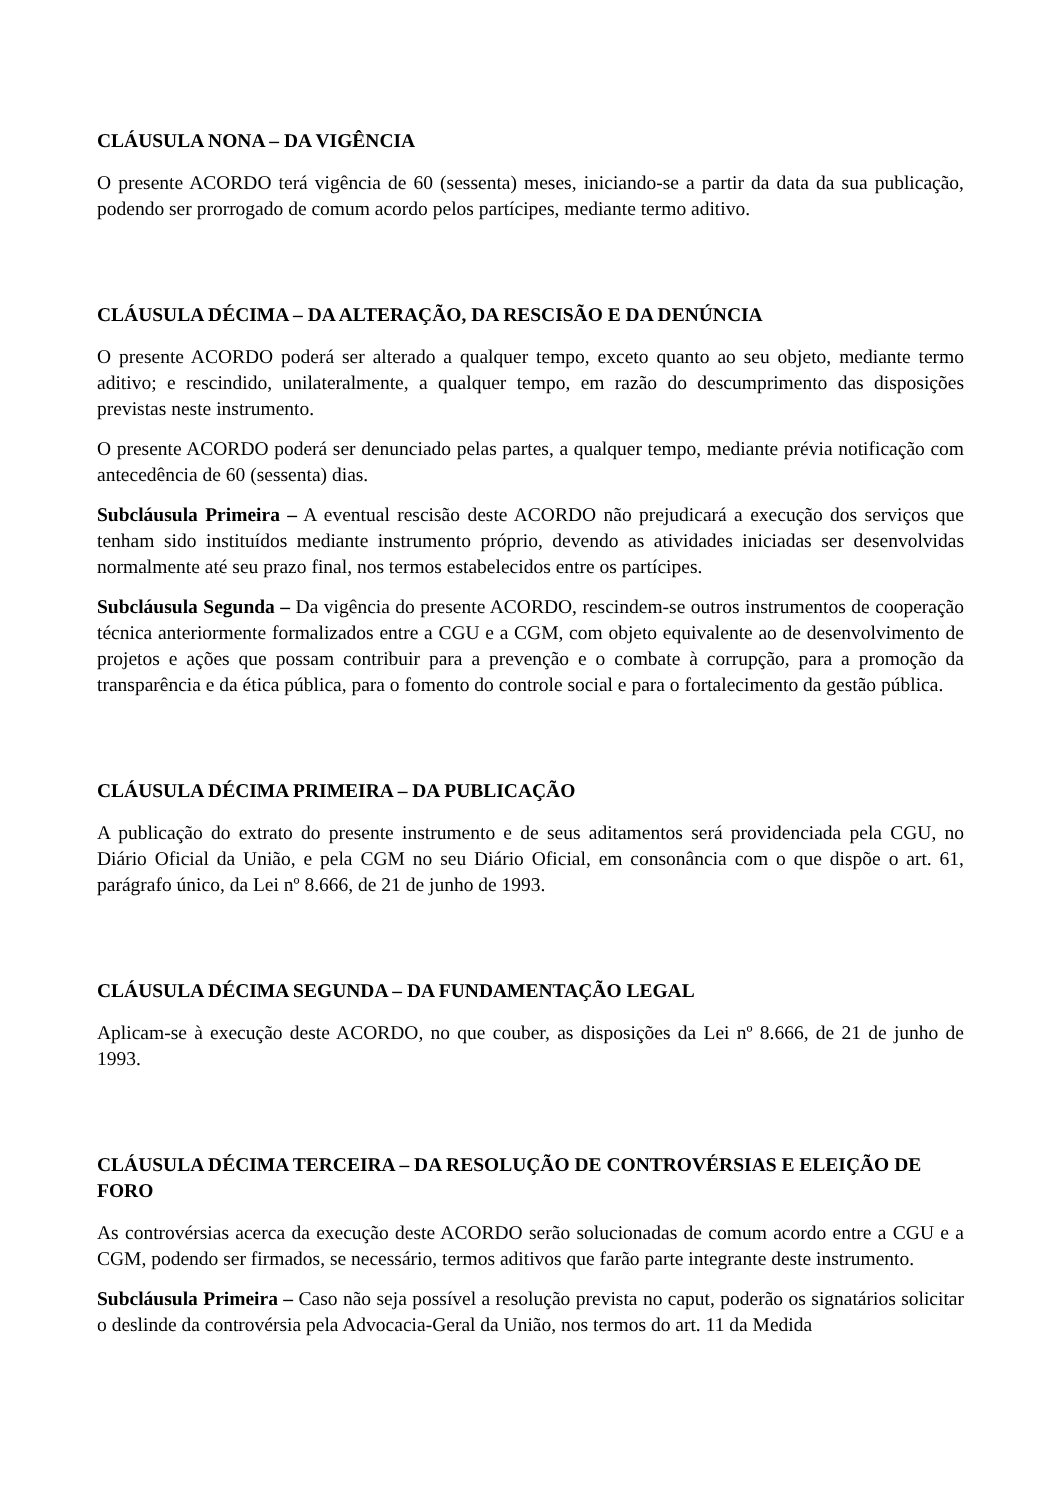CLÁUSULA NONA – DA VIGÊNCIA
O presente ACORDO terá vigência de 60 (sessenta) meses, iniciando-se a partir da data da sua publicação, podendo ser prorrogado de comum acordo pelos partícipes, mediante termo aditivo.
CLÁUSULA DÉCIMA – DA ALTERAÇÃO, DA RESCISÃO E DA DENÚNCIA
O presente ACORDO poderá ser alterado a qualquer tempo, exceto quanto ao seu objeto, mediante termo aditivo; e rescindido, unilateralmente, a qualquer tempo, em razão do descumprimento das disposições previstas neste instrumento.
O presente ACORDO poderá ser denunciado pelas partes, a qualquer tempo, mediante prévia notificação com antecedência de 60 (sessenta) dias.
Subcláusula Primeira – A eventual rescisão deste ACORDO não prejudicará a execução dos serviços que tenham sido instituídos mediante instrumento próprio, devendo as atividades iniciadas ser desenvolvidas normalmente até seu prazo final, nos termos estabelecidos entre os partícipes.
Subcláusula Segunda – Da vigência do presente ACORDO, rescindem-se outros instrumentos de cooperação técnica anteriormente formalizados entre a CGU e a CGM, com objeto equivalente ao de desenvolvimento de projetos e ações que possam contribuir para a prevenção e o combate à corrupção, para a promoção da transparência e da ética pública, para o fomento do controle social e para o fortalecimento da gestão pública.
CLÁUSULA DÉCIMA PRIMEIRA – DA PUBLICAÇÃO
A publicação do extrato do presente instrumento e de seus aditamentos será providenciada pela CGU, no Diário Oficial da União, e pela CGM no seu Diário Oficial, em consonância com o que dispõe o art. 61, parágrafo único, da Lei nº 8.666, de 21 de junho de 1993.
CLÁUSULA DÉCIMA SEGUNDA – DA FUNDAMENTAÇÃO LEGAL
Aplicam-se à execução deste ACORDO, no que couber, as disposições da Lei nº 8.666, de 21 de junho de 1993.
CLÁUSULA DÉCIMA TERCEIRA – DA RESOLUÇÃO DE CONTROVÉRSIAS E ELEIÇÃO DE FORO
As controvérsias acerca da execução deste ACORDO serão solucionadas de comum acordo entre a CGU e a CGM, podendo ser firmados, se necessário, termos aditivos que farão parte integrante deste instrumento.
Subcláusula Primeira – Caso não seja possível a resolução prevista no caput, poderão os signatários solicitar o deslinde da controvérsia pela Advocacia-Geral da União, nos termos do art. 11 da Medida